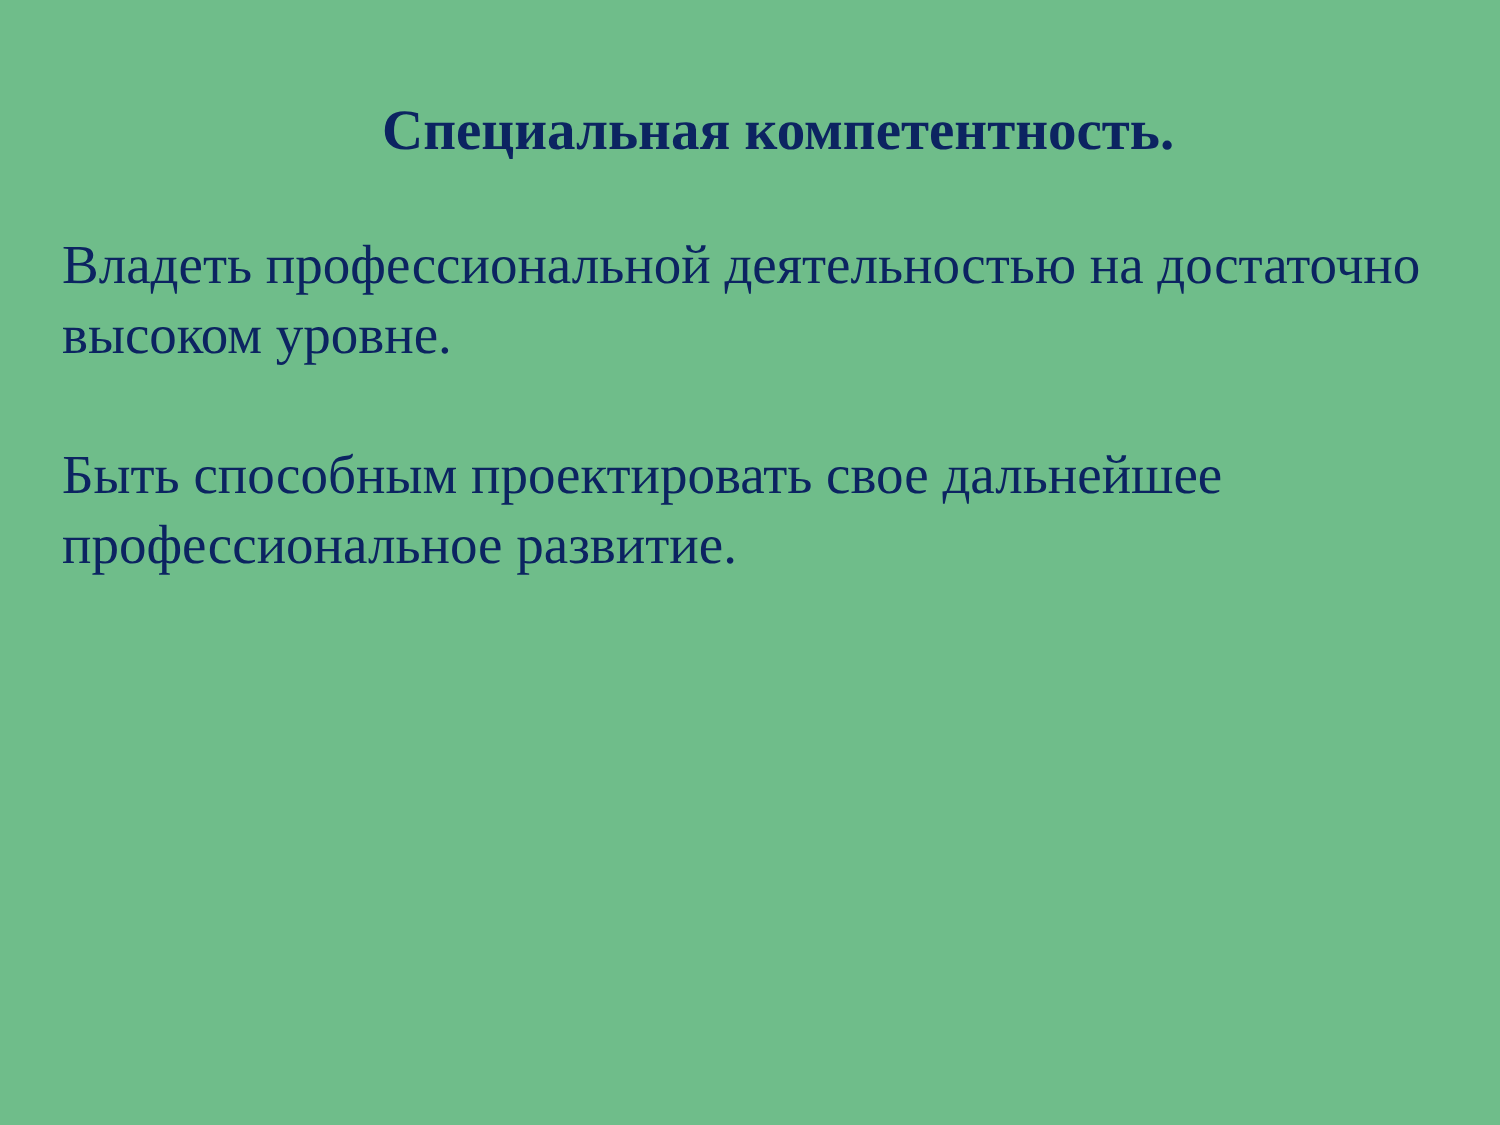Специальная компетентность.
Владеть профессиональной деятельностью на достаточно высоком уровне.
Быть способным проектировать свое дальнейшее профессиональное развитие.